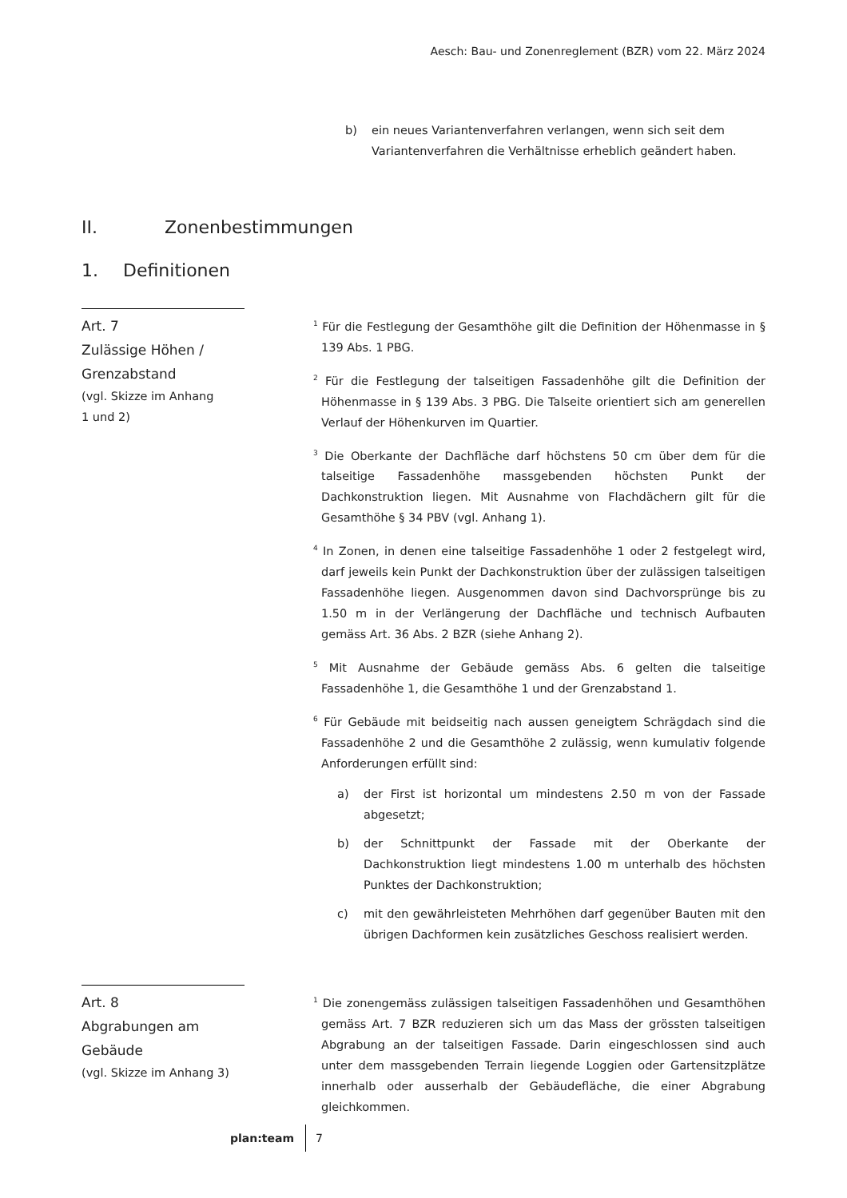Aesch: Bau- und Zonenreglement (BZR) vom 22. März 2024
b) ein neues Variantenverfahren verlangen, wenn sich seit dem Variantenverfahren die Verhältnisse erheblich geändert haben.
II. Zonenbestimmungen
1. Definitionen
Art. 7
Zulässige Höhen /
Grenzabstand
(vgl. Skizze im Anhang
1 und 2)
<sup>1</sup> Für die Festlegung der Gesamthöhe gilt die Definition der Höhenmasse in § 139 Abs. 1 PBG.
<sup>2</sup> Für die Festlegung der talseitigen Fassadenhöhe gilt die Definition der Höhenmasse in § 139 Abs. 3 PBG. Die Talseite orientiert sich am generellen Verlauf der Höhenkurven im Quartier.
<sup>3</sup> Die Oberkante der Dachfläche darf höchstens 50 cm über dem für die talseitige Fassadenhöhe massgebenden höchsten Punkt der Dachkonstruktion liegen. Mit Ausnahme von Flachdächern gilt für die Gesamthöhe § 34 PBV (vgl. Anhang 1).
<sup>4</sup> In Zonen, in denen eine talseitige Fassadenhöhe 1 oder 2 festgelegt wird, darf jeweils kein Punkt der Dachkonstruktion über der zulässigen talseitigen Fassadenhöhe liegen. Ausgenommen davon sind Dachvorsprünge bis zu 1.50 m in der Verlängerung der Dachfläche und technisch Aufbauten gemäss Art. 36 Abs. 2 BZR (siehe Anhang 2).
<sup>5</sup> Mit Ausnahme der Gebäude gemäss Abs. 6 gelten die talseitige Fassadenhöhe 1, die Gesamthöhe 1 und der Grenzabstand 1.
<sup>6</sup> Für Gebäude mit beidseitig nach aussen geneigtem Schrägdach sind die Fassadenhöhe 2 und die Gesamthöhe 2 zulässig, wenn kumulativ folgende Anforderungen erfüllt sind:
a) der First ist horizontal um mindestens 2.50 m von der Fassade abgesetzt;
b) der Schnittpunkt der Fassade mit der Oberkante der Dachkonstruktion liegt mindestens 1.00 m unterhalb des höchsten Punktes der Dachkonstruktion;
c) mit den gewährleisteten Mehrhöhen darf gegenüber Bauten mit den übrigen Dachformen kein zusätzliches Geschoss realisiert werden.
Art. 8
Abgrabungen am Gebäude
(vgl. Skizze im Anhang 3)
<sup>1</sup> Die zonengemäss zulässigen talseitigen Fassadenhöhen und Gesamthöhen gemäss Art. 7 BZR reduzieren sich um das Mass der grössten talseitigen Abgrabung an der talseitigen Fassade. Darin eingeschlossen sind auch unter dem massgebenden Terrain liegende Loggien oder Gartensitzplätze innerhalb oder ausserhalb der Gebäudefläche, die einer Abgrabung gleichkommen.
plan:team 7